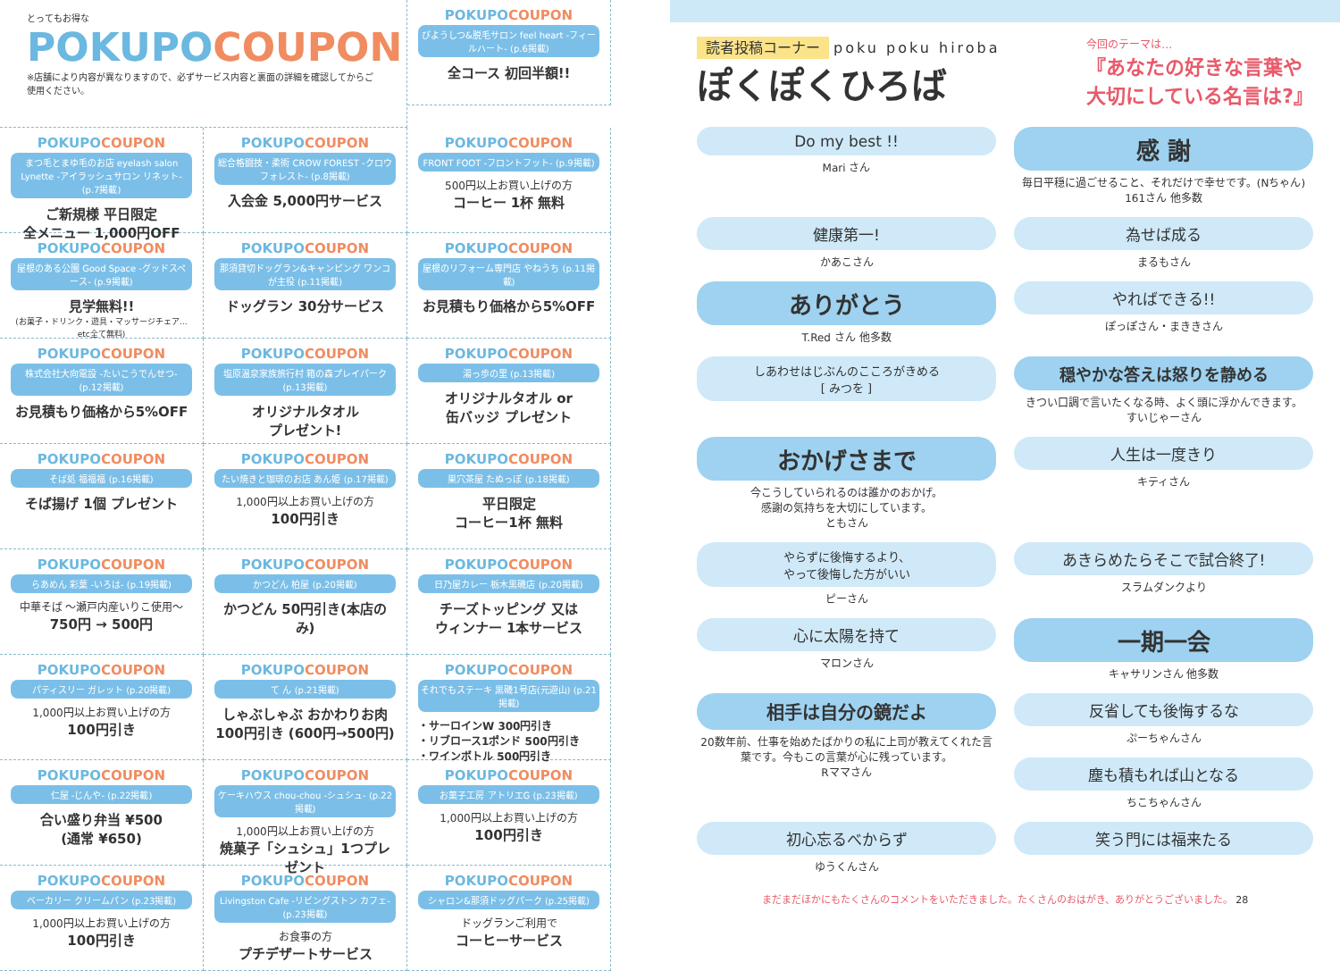とってもお得な
POKUPOCOUPON
※店舗により内容が異なりますので、必ずサービス内容と裏面の詳細を確認してからご使用ください。
POKUPOCOUPON
びようしつ&脱毛サロン feel heart -フィールハート- (p.6掲載)
全コース 初回半額!!
POKUPOCOUPON
まつ毛とまゆ毛のお店 eyelash salon Lynette -アイラッシュサロン リネット- (p.7掲載)
ご新規様 平日限定
全メニュー 1,000円OFF
POKUPOCOUPON
総合格闘技・柔術 CROW FOREST -クロウフォレスト- (p.8掲載)
入会金 5,000円サービス
POKUPOCOUPON
FRONT FOOT -フロントフット- (p.9掲載)
500円以上お買い上げの方
コーヒー 1杯 無料
POKUPOCOUPON
屋根のある公園 Good Space -グッドスペース- (p.9掲載)
見学無料!!
(お菓子・ドリンク・遊具・マッサージチェア…etc全て無料)
POKUPOCOUPON
那須貸切ドッグラン&キャンピング ワンコが主役 (p.11掲載)
ドッグラン 30分サービス
POKUPOCOUPON
屋根のリフォーム専門店 やねうち (p.11掲載)
お見積もり価格から5%OFF
POKUPOCOUPON
株式会社大向電設 -たいこうでんせつ- (p.12掲載)
お見積もり価格から5%OFF
POKUPOCOUPON
塩原温泉家族旅行村 箱の森プレイパーク (p.13掲載)
オリジナルタオル
プレゼント!
POKUPOCOUPON
湯っ歩の里 (p.13掲載)
オリジナルタオル or
缶バッジ プレゼント
POKUPOCOUPON
そば処 福福福 (p.16掲載)
そば揚げ 1個 プレゼント
POKUPOCOUPON
たい焼きと珈琲のお店 あん姫 (p.17掲載)
1,000円以上お買い上げの方
100円引き
POKUPOCOUPON
巣穴茶屋 たぬっぽ (p.18掲載)
平日限定
コーヒー1杯 無料
POKUPOCOUPON
らあめん 彩葉 -いろは- (p.19掲載)
中華そば ～瀬戸内産いりこ使用～
750円 → 500円
POKUPOCOUPON
かつどん 柏屋 (p.20掲載)
かつどん 50円引き(本店のみ)
POKUPOCOUPON
日乃屋カレー 栃木黒磯店 (p.20掲載)
チーズトッピング 又は
ウィンナー 1本サービス
POKUPOCOUPON
パティスリー ガレット (p.20掲載)
1,000円以上お買い上げの方
100円引き
POKUPOCOUPON
て ん (p.21掲載)
しゃぶしゃぶ おかわりお肉
100円引き (600円→500円)
POKUPOCOUPON
それでもステーキ 黒磯1号店(元遊山) (p.21掲載)
・サーロインW 300円引き
・リブロース1ポンド 500円引き
・ワインボトル 500円引き
POKUPOCOUPON
仁屋 -じんや- (p.22掲載)
合い盛り弁当 ¥500
(通常 ¥650)
POKUPOCOUPON
ケーキハウス chou-chou -シュシュ- (p.22掲載)
1,000円以上お買い上げの方
焼菓子「シュシュ」1つプレゼント
POKUPOCOUPON
お菓子工房 アトリエG (p.23掲載)
1,000円以上お買い上げの方
100円引き
POKUPOCOUPON
ベーカリー クリームパン (p.23掲載)
1,000円以上お買い上げの方
100円引き
POKUPOCOUPON
Livingston Cafe -リビングストン カフェ- (p.23掲載)
お食事の方
プチデザートサービス
POKUPOCOUPON
シャロン&那須ドッグパーク (p.25掲載)
ドッグランご利用で
コーヒーサービス
読者投稿コーナー poku poku hiroba
ぽくぽくひろば
今回のテーマは…
『あなたの好きな言葉や
大切にしている名言は?』
Do my best !!
Mari さん
感 謝
毎日平穏に過ごせること、それだけで幸せです。(Nちゃん)
161さん 他多数
健康第一!
かあこさん
為せば成る
まるもさん
ありがとう
T.Red さん 他多数
やればできる!!
ぽっぽさん・まききさん
しあわせはじぶんのこころがきめる
[ みつを ]
穏やかな答えは怒りを静める
きつい口調で言いたくなる時、よく頭に浮かんできます。
すいじゃーさん
おかげさまで
今こうしていられるのは誰かのおかげ。
感謝の気持ちを大切にしています。
ともさん
人生は一度きり
キティさん
やらずに後悔するより、
やって後悔した方がいい
ピーさん
あきらめたらそこで試合終了!
スラムダンクより
心に太陽を持て
マロンさん
一期一会
キャサリンさん 他多数
相手は自分の鏡だよ
20数年前、仕事を始めたばかりの私に上司が教えてくれた言葉です。今もこの言葉が心に残っています。
Rママさん
反省しても後悔するな
ぷーちゃんさん
塵も積もれば山となる
ちこちゃんさん
初心忘るべからず
ゆうくんさん
笑う門には福来たる
まだまだほかにもたくさんのコメントをいただきました。たくさんのおはがき、ありがとうございました。 28